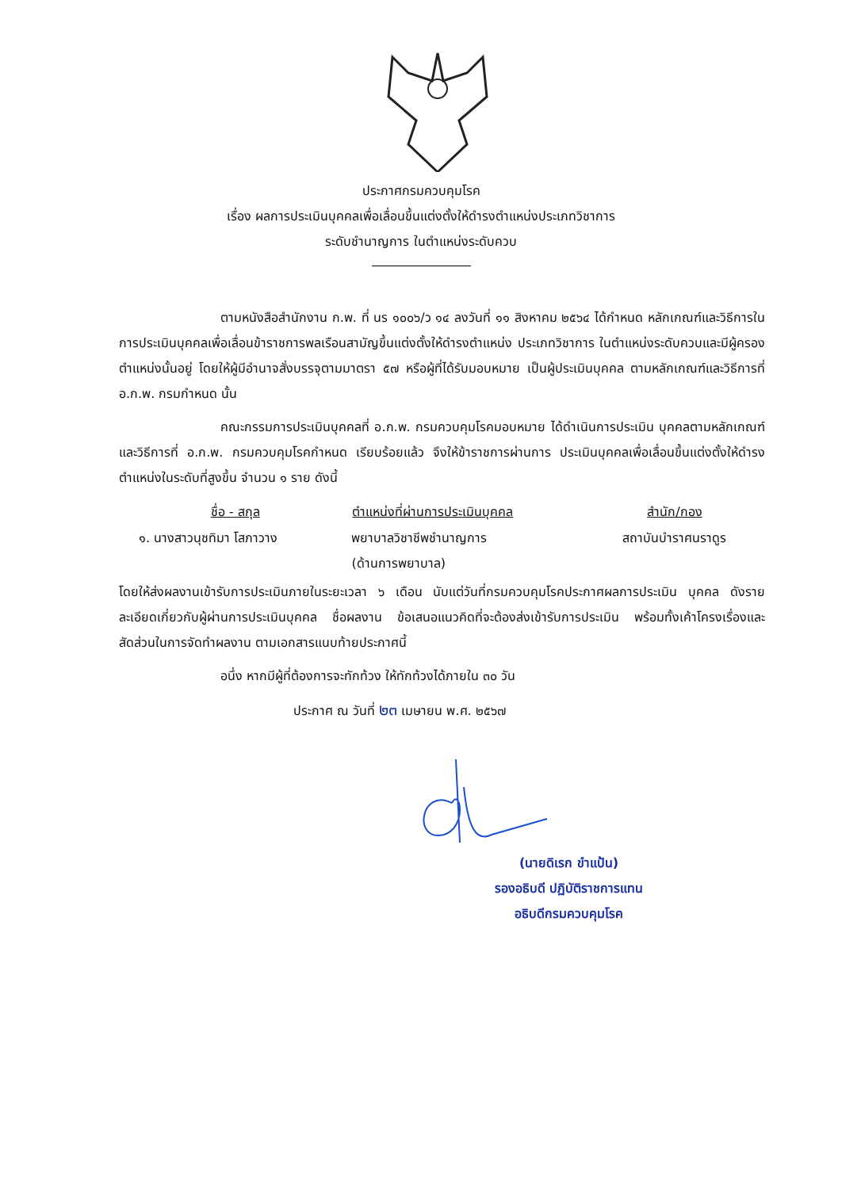ประกาศกรมควบคุมโรค
เรื่อง ผลการประเมินบุคคลเพื่อเลื่อนขึ้นแต่งตั้งให้ดำรงตำแหน่งประเภทวิชาการ
ระดับชำนาญการ ในตำแหน่งระดับควบ
ตามหนังสือสำนักงาน ก.พ. ที่ นร ๑๐๐๖/ว ๑๔ ลงวันที่ ๑๑ สิงหาคม ๒๕๖๔ ได้กำหนด หลักเกณฑ์และวิธีการในการประเมินบุคคลเพื่อเลื่อนข้าราชการพลเรือนสามัญขึ้นแต่งตั้งให้ดำรงตำแหน่ง ประเภทวิชาการ ในตำแหน่งระดับควบและมีผู้ครองตำแหน่งนั้นอยู่ โดยให้ผู้มีอำนาจสั่งบรรจุตามมาตรา ๕๗ หรือผู้ที่ได้รับมอบหมาย เป็นผู้ประเมินบุคคล ตามหลักเกณฑ์และวิธีการที่ อ.ก.พ. กรมกำหนด นั้น
คณะกรรมการประเมินบุคคลที่ อ.ก.พ. กรมควบคุมโรคมอบหมาย ได้ดำเนินการประเมิน บุคคลตามหลักเกณฑ์และวิธีการที่ อ.ก.พ. กรมควบคุมโรคกำหนด เรียบร้อยแล้ว จึงให้ข้าราชการผ่านการ ประเมินบุคคลเพื่อเลื่อนขึ้นแต่งตั้งให้ดำรงตำแหน่งในระดับที่สูงขึ้น จำนวน ๑ ราย ดังนี้
| ชื่อ - สกุล | ตำแหน่งที่ผ่านการประเมินบุคคล | สำนัก/กอง |
| --- | --- | --- |
| ๑. นางสาวนุชทิมา โสภาวาง | พยาบาลวิชาชีพชำนาญการ (ด้านการพยาบาล) | สถาบันบำราศนราดูร |
โดยให้ส่งผลงานเข้ารับการประเมินภายในระยะเวลา ๖ เดือน นับแต่วันที่กรมควบคุมโรคประกาศผลการประเมิน บุคคล ดังรายละเอียดเกี่ยวกับผู้ผ่านการประเมินบุคคล ชื่อผลงาน ข้อเสนอแนวคิดที่จะต้องส่งเข้ารับการประเมิน พร้อมทั้งเค้าโครงเรื่องและสัดส่วนในการจัดทำผลงาน ตามเอกสารแนบท้ายประกาศนี้
อนึ่ง หากมีผู้ที่ต้องการจะทักท้วง ให้ทักท้วงได้ภายใน ๓๐ วัน
ประกาศ ณ วันที่ ๒๓ เมษายน พ.ศ. ๒๕๖๗
(นายดิเรก ขำแป้น)
รองอธิบดี ปฏิบัติราชการแทน
อธิบดีกรมควบคุมโรค